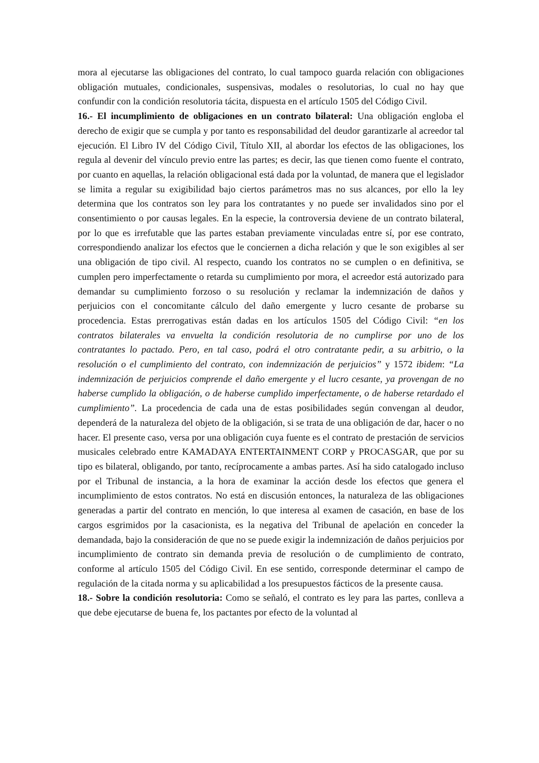mora al ejecutarse las obligaciones del contrato, lo cual tampoco guarda relación con obligaciones obligación mutuales, condicionales, suspensivas, modales o resolutorias, lo cual no hay que confundir con la condición resolutoria tácita, dispuesta en el artículo 1505 del Código Civil.
16.- El incumplimiento de obligaciones en un contrato bilateral: Una obligación engloba el derecho de exigir que se cumpla y por tanto es responsabilidad del deudor garantizarle al acreedor tal ejecución. El Libro IV del Código Civil, Título XII, al abordar los efectos de las obligaciones, los regula al devenir del vínculo previo entre las partes; es decir, las que tienen como fuente el contrato, por cuanto en aquellas, la relación obligacional está dada por la voluntad, de manera que el legislador se limita a regular su exigibilidad bajo ciertos parámetros mas no sus alcances, por ello la ley determina que los contratos son ley para los contratantes y no puede ser invalidados sino por el consentimiento o por causas legales. En la especie, la controversia deviene de un contrato bilateral, por lo que es irrefutable que las partes estaban previamente vinculadas entre sí, por ese contrato, correspondiendo analizar los efectos que le conciernen a dicha relación y que le son exigibles al ser una obligación de tipo civil. Al respecto, cuando los contratos no se cumplen o en definitiva, se cumplen pero imperfectamente o retarda su cumplimiento por mora, el acreedor está autorizado para demandar su cumplimiento forzoso o su resolución y reclamar la indemnización de daños y perjuicios con el concomitante cálculo del daño emergente y lucro cesante de probarse su procedencia. Estas prerrogativas están dadas en los artículos 1505 del Código Civil: “en los contratos bilaterales va envuelta la condición resolutoria de no cumplirse por uno de los contratantes lo pactado. Pero, en tal caso, podrá el otro contratante pedir, a su arbitrio, o la resolución o el cumplimiento del contrato, con indemnización de perjuicios” y 1572 ibidem: “La indemnización de perjuicios comprende el daño emergente y el lucro cesante, ya provengan de no haberse cumplido la obligación, o de haberse cumplido imperfectamente, o de haberse retardado el cumplimiento”. La procedencia de cada una de estas posibilidades según convengan al deudor, dependerá de la naturaleza del objeto de la obligación, si se trata de una obligación de dar, hacer o no hacer. El presente caso, versa por una obligación cuya fuente es el contrato de prestación de servicios musicales celebrado entre KAMADAYA ENTERTAINMENT CORP y PROCASGAR, que por su tipo es bilateral, obligando, por tanto, recíprocamente a ambas partes. Así ha sido catalogado incluso por el Tribunal de instancia, a la hora de examinar la acción desde los efectos que genera el incumplimiento de estos contratos. No está en discusión entonces, la naturaleza de las obligaciones generadas a partir del contrato en mención, lo que interesa al examen de casación, en base de los cargos esgrimidos por la casacionista, es la negativa del Tribunal de apelación en conceder la demandada, bajo la consideración de que no se puede exigir la indemnización de daños perjuicios por incumplimiento de contrato sin demanda previa de resolución o de cumplimiento de contrato, conforme al artículo 1505 del Código Civil. En ese sentido, corresponde determinar el campo de regulación de la citada norma y su aplicabilidad a los presupuestos fácticos de la presente causa.
18.- Sobre la condición resolutoria: Como se señaló, el contrato es ley para las partes, conlleva a que debe ejecutarse de buena fe, los pactantes por efecto de la voluntad al